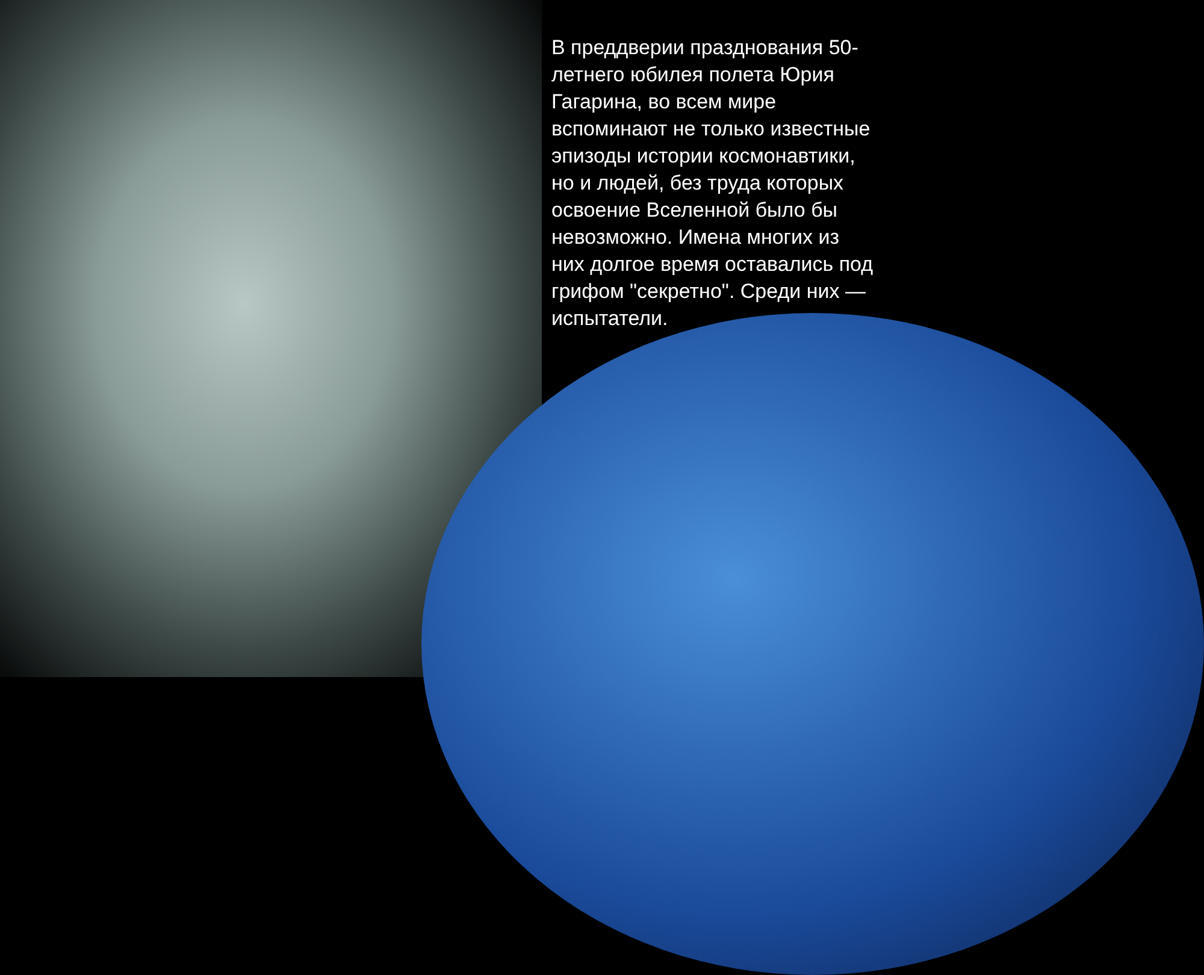В преддверии празднования 50-летнего юбилея полета Юрия Гагарина, во всем мире вспоминают не только известные эпизоды истории космонавтики, но и людей, без труда которых освоение Вселенной было бы невозможно. Имена многих из них долгое время оставались под грифом "секретно". Среди них — испытатели.